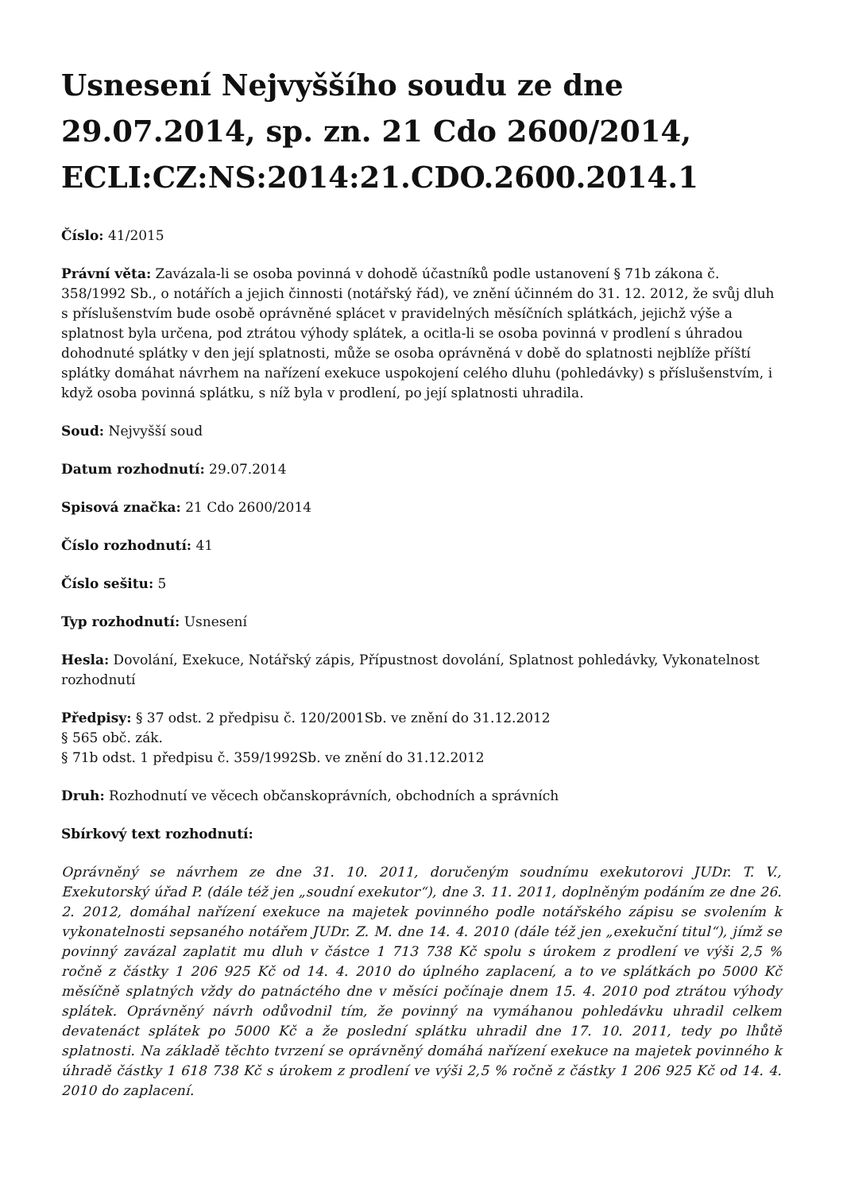Usnesení Nejvyššího soudu ze dne 29.07.2014, sp. zn. 21 Cdo 2600/2014, ECLI:CZ:NS:2014:21.CDO.2600.2014.1
Číslo: 41/2015
Právní věta: Zavázala-li se osoba povinná v dohodě účastníků podle ustanovení § 71b zákona č. 358/1992 Sb., o notářích a jejich činnosti (notářský řád), ve znění účinném do 31. 12. 2012, že svůj dluh s příslušenstvím bude osobě oprávněné splácet v pravidelných měsíčních splátkách, jejichž výše a splatnost byla určena, pod ztrátou výhody splátek, a ocitla-li se osoba povinná v prodlení s úhradou dohodnuté splátky v den její splatnosti, může se osoba oprávněná v době do splatnosti nejblíže příští splátky domáhat návrhem na nařízení exekuce uspokojení celého dluhu (pohledávky) s příslušenstvím, i když osoba povinná splátku, s níž byla v prodlení, po její splatnosti uhradila.
Soud: Nejvyšší soud
Datum rozhodnutí: 29.07.2014
Spisová značka: 21 Cdo 2600/2014
Číslo rozhodnutí: 41
Číslo sešitu: 5
Typ rozhodnutí: Usnesení
Hesla: Dovolání, Exekuce, Notářský zápis, Přípustnost dovolání, Splatnost pohledávky, Vykonatelnost rozhodnutí
Předpisy: § 37 odst. 2 předpisu č. 120/2001Sb. ve znění do 31.12.2012
§ 565 obč. zák.
§ 71b odst. 1 předpisu č. 359/1992Sb. ve znění do 31.12.2012
Druh: Rozhodnutí ve věcech občanskoprávních, obchodních a správních
Sbírkový text rozhodnutí:
Oprávněný se návrhem ze dne 31. 10. 2011, doručeným soudnímu exekutorovi JUDr. T. V., Exekutorský úřad P. (dále též jen „soudní exekutor“), dne 3. 11. 2011, doplněným podáním ze dne 26. 2. 2012, domáhal nařízení exekuce na majetek povinného podle notářského zápisu se svolením k vykonatelnosti sepsaného notářem JUDr. Z. M. dne 14. 4. 2010 (dále též jen „exekuční titul“), jímž se povinný zavázal zaplatit mu dluh v částce 1 713 738 Kč spolu s úrokem z prodlení ve výši 2,5 % ročně z částky 1 206 925 Kč od 14. 4. 2010 do úplného zaplacení, a to ve splátkách po 5000 Kč měsíčně splatných vždy do patnáctého dne v měsíci počínaje dnem 15. 4. 2010 pod ztrátou výhody splátek. Oprávněný návrh odůvodnil tím, že povinný na vymáhanou pohledávku uhradil celkem devatenáct splátek po 5000 Kč a že poslední splátku uhradil dne 17. 10. 2011, tedy po lhůtě splatnosti. Na základě těchto tvrzení se oprávněný domáhá nařízení exekuce na majetek povinného k úhradě částky 1 618 738 Kč s úrokem z prodlení ve výši 2,5 % ročně z částky 1 206 925 Kč od 14. 4. 2010 do zaplacení.